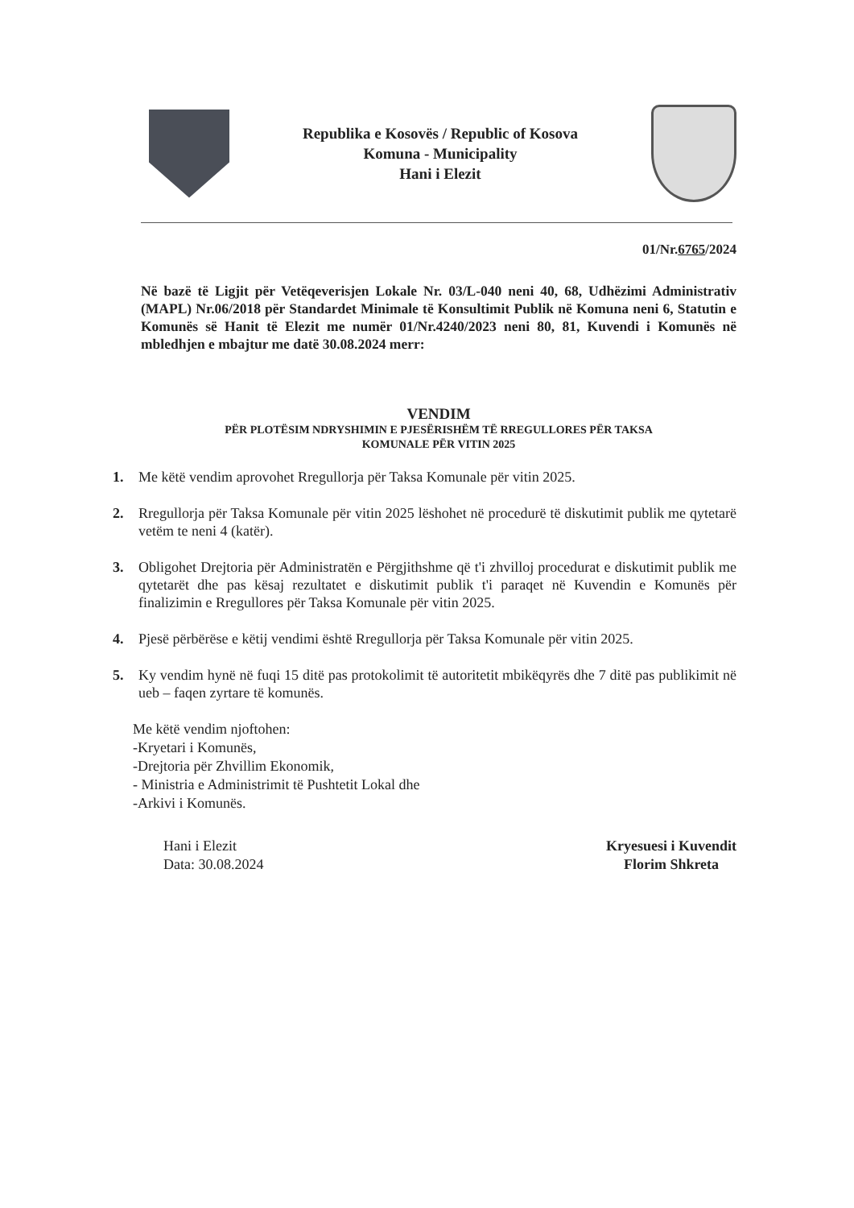Republika e Kosovës / Republic of Kosova
Komuna - Municipality
Hani i Elezit
01/Nr.6765/2024
Në bazë të Ligjit për Vetëqeverisjen Lokale Nr. 03/L-040 neni 40, 68, Udhëzimi Administrativ (MAPL) Nr.06/2018 për Standardet Minimale të Konsultimit Publik në Komuna neni 6, Statutin e Komunës së Hanit të Elezit me numër 01/Nr.4240/2023 neni 80, 81, Kuvendi i Komunës në mbledhjen e mbajtur me datë 30.08.2024 merr:
VENDIM
PËR PLOTËSIM NDRYSHIMIN E PJESËRISHËM TË RREGULLORES PËR TAKSA
KOMUNALE PËR VITIN 2025
1. Me këtë vendim aprovohet Rregullorja për Taksa Komunale për vitin 2025.
2. Rregullorja për Taksa Komunale për vitin 2025 lëshohet në procedurë të diskutimit publik me qytetarë vetëm te neni 4 (katër).
3. Obligohet Drejtoria për Administratën e Përgjithshme që t'i zhvilloj procedurat e diskutimit publik me qytetarët dhe pas kësaj rezultatet e diskutimit publik t'i paraqet në Kuvendin e Komunës për finalizimin e Rregullores për Taksa Komunale për vitin 2025.
4. Pjesë përbërëse e këtij vendimi është Rregullorja për Taksa Komunale për vitin 2025.
5. Ky vendim hynë në fuqi 15 ditë pas protokolimit të autoritetit mbikëqyrës dhe 7 ditë pas publikimit në ueb – faqen zyrtare të komunës.
Me këtë vendim njoftohen:
-Kryetari i Komunës,
-Drejtoria për Zhvillim Ekonomik,
- Ministria e Administrimit të Pushtetit Lokal dhe
-Arkivi i Komunës.
Hani i Elezit
Data: 30.08.2024
Kryesuesi i Kuvendit
Florim Shkreta